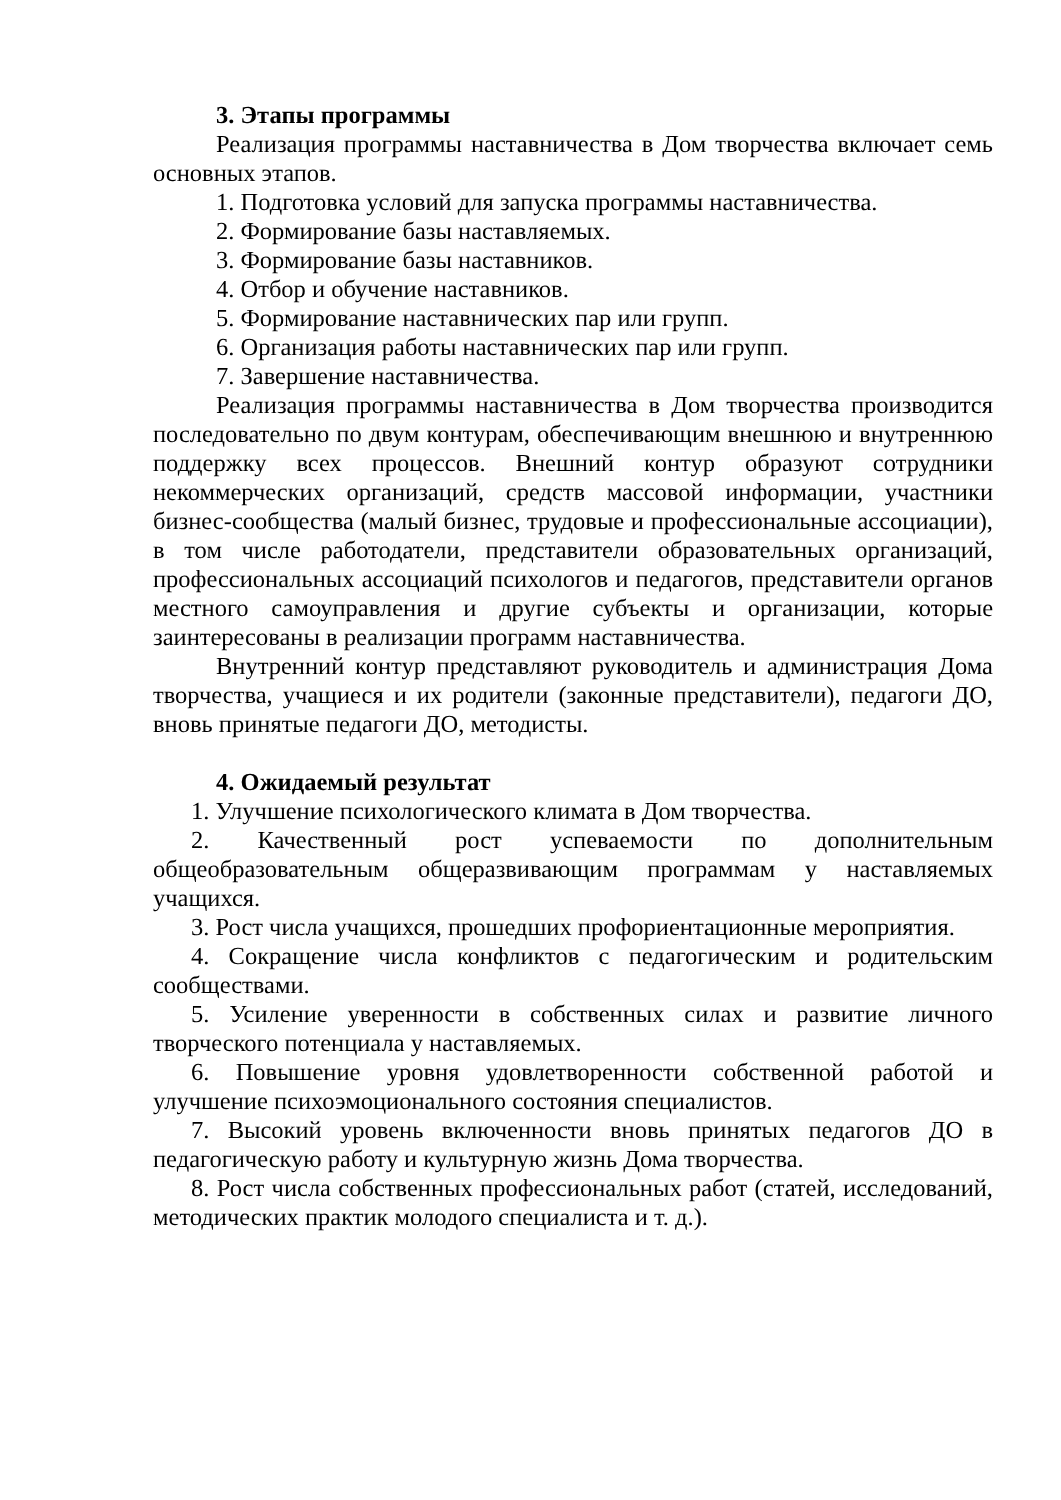3. Этапы программы
Реализация программы наставничества в Дом творчества включает семь основных этапов.
1. Подготовка условий для запуска программы наставничества.
2. Формирование базы наставляемых.
3. Формирование базы наставников.
4. Отбор и обучение наставников.
5. Формирование наставнических пар или групп.
6. Организация работы наставнических пар или групп.
7. Завершение наставничества.
Реализация программы наставничества в Дом творчества производится последовательно по двум контурам, обеспечивающим внешнюю и внутреннюю поддержку всех процессов. Внешний контур образуют сотрудники некоммерческих организаций, средств массовой информации, участники бизнес-сообщества (малый бизнес, трудовые и профессиональные ассоциации), в том числе работодатели, представители образовательных организаций, профессиональных ассоциаций психологов и педагогов, представители органов местного самоуправления и другие субъекты и организации, которые заинтересованы в реализации программ наставничества.
Внутренний контур представляют руководитель и администрация Дома творчества, учащиеся и их родители (законные представители), педагоги ДО, вновь принятые педагоги ДО, методисты.
4. Ожидаемый результат
1. Улучшение психологического климата в Дом творчества.
2. Качественный рост успеваемости по дополнительным общеобразовательным общеразвивающим программам у наставляемых учащихся.
3. Рост числа учащихся, прошедших профориентационные мероприятия.
4. Сокращение числа конфликтов с педагогическим и родительским сообществами.
5. Усиление уверенности в собственных силах и развитие личного творческого потенциала у наставляемых.
6. Повышение уровня удовлетворенности собственной работой и улучшение психоэмоционального состояния специалистов.
7. Высокий уровень включенности вновь принятых педагогов ДО в педагогическую работу и культурную жизнь Дома творчества.
8. Рост числа собственных профессиональных работ (статей, исследований, методических практик молодого специалиста и т. д.).